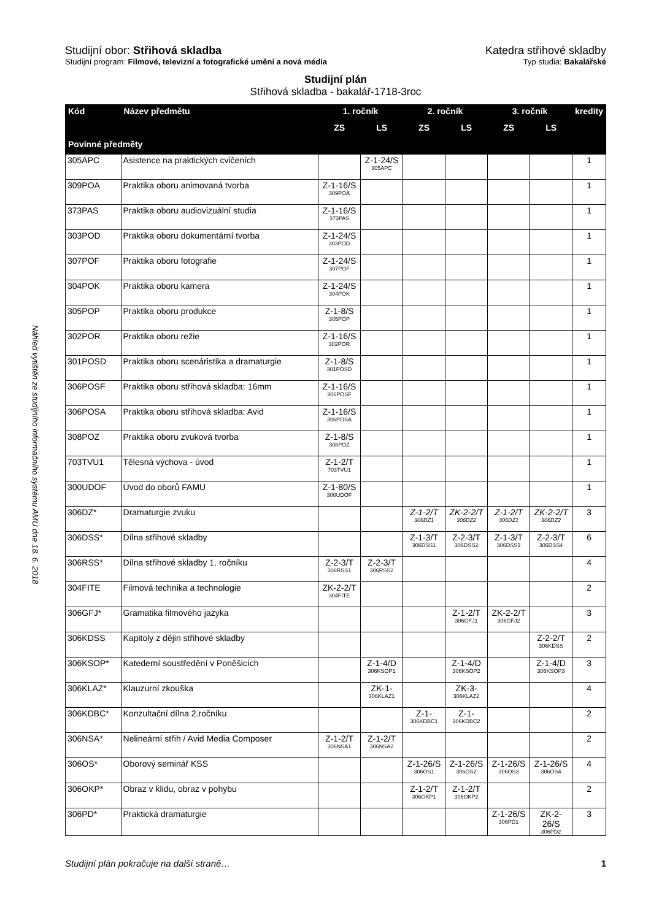Náhled vytištěn ze studijního informačního systému AMU dne 18. 6. 2018
Studijní obor: Střihová skladba Katedra střihové skladby
Studijní program: Filmové, televizní a fotografické umění a nová média Typ studia: Bakalářské
Studijní plán
Střihová skladba - bakalář-1718-3roc
| Kód | Název předmětu | 1. ročník | | 2. ročník | | 3. ročník | | kredity |
| --- | --- | --- | --- | --- | --- | --- | --- | --- |
| | | ZS | LS | ZS | LS | ZS | LS | |
| Povinné předměty | | | | | | | | |
| 305APC | Asistence na praktických cvičeních | | Z-1-24/S 305APC | | | | | 1 |
| 309POA | Praktika oboru animovaná tvorba | Z-1-16/S 309POA | | | | | | 1 |
| 373PAS | Praktika oboru audiovizuální studia | Z-1-16/S 373PAS | | | | | | 1 |
| 303POD | Praktika oboru dokumentární tvorba | Z-1-24/S 303POD | | | | | | 1 |
| 307POF | Praktika oboru fotografie | Z-1-24/S 307POF | | | | | | 1 |
| 304POK | Praktika oboru kamera | Z-1-24/S 304POK | | | | | | 1 |
| 305POP | Praktika oboru produkce | Z-1-8/S 305POP | | | | | | 1 |
| 302POR | Praktika oboru režie | Z-1-16/S 302POR | | | | | | 1 |
| 301POSD | Praktika oboru scenáristika a dramaturgie | Z-1-8/S 301POSD | | | | | | 1 |
| 306POSF | Praktika oboru střihová skladba: 16mm | Z-1-16/S 306POSF | | | | | | 1 |
| 306POSA | Praktika oboru střihová skladba: Avid | Z-1-16/S 306POSA | | | | | | 1 |
| 308POZ | Praktika oboru zvuková tvorba | Z-1-8/S 308POZ | | | | | | 1 |
| 703TVU1 | Tělesná výchova - úvod | Z-1-2/T 703TVU1 | | | | | | 1 |
| 300UDOF | Úvod do oborů FAMU | Z-1-80/S 300UDOF | | | | | | 1 |
| 306DZ* | Dramaturgie zvuku | | | Z-1-2/T 306DZ1 | ZK-2-2/T 306DZ2 | Z-1-2/T 306DZ1 | ZK-2-2/T 306DZ2 | 3 |
| 306DSS* | Dílna střihové skladby | | | Z-1-3/T 306DSS1 | Z-2-3/T 306DSS2 | Z-1-3/T 306DSS3 | Z-2-3/T 306DSS4 | 6 |
| 306RSS* | Dílna střihové skladby 1. ročníku | Z-2-3/T 306RSS1 | Z-2-3/T 306RSS2 | | | | | 4 |
| 304FITE | Filmová technika a technologie | ZK-2-2/T 304FITE | | | | | | 2 |
| 306GFJ* | Gramatika filmového jazyka | | | | Z-1-2/T 306GFJ1 | ZK-2-2/T 306GFJ2 | | 3 |
| 306KDSS | Kapitoly z dějin střihové skladby | | | | | | Z-2-2/T 306KDSS | 2 |
| 306KSOP* | Katederní soustředění v Poněšicích | | Z-1-4/D 306KSOP1 | | Z-1-4/D 306KSOP2 | | Z-1-4/D 306KSOP3 | 3 |
| 306KLAZ* | Klauzurní zkouška | | ZK-1- 306KLAZ1 | | ZK-3- 306KLAZ2 | | | 4 |
| 306KDBC* | Konzultační dílna 2.ročníku | | | Z-1- 306KDBC1 | Z-1- 306KDBC2 | | | 2 |
| 306NSA* | Nelineární střih / Avid Media Composer | Z-1-2/T 306NSA1 | Z-1-2/T 306NSA2 | | | | | 2 |
| 306OS* | Oborový seminář KSS | | | Z-1-26/S 306OS1 | Z-1-26/S 306OS2 | Z-1-26/S 306OS3 | Z-1-26/S 306OS4 | 4 |
| 306OKP* | Obraz v klidu, obraz v pohybu | | | Z-1-2/T 306OKP1 | Z-1-2/T 306OKP2 | | | 2 |
| 306PD* | Praktická dramaturgie | | | | | Z-1-26/S 306PD1 | ZK-2-26/S 306PD2 | 3 |
Studijní plán pokračuje na další straně… 1